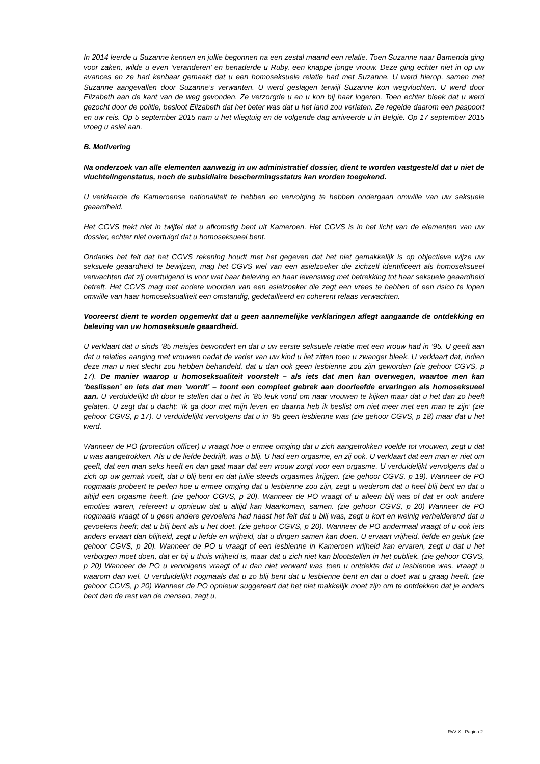In 2014 leerde u Suzanne kennen en jullie begonnen na een zestal maand een relatie. Toen Suzanne naar Bamenda ging voor zaken, wilde u even ‘veranderen’ en benaderde u Ruby, een knappe jonge vrouw. Deze ging echter niet in op uw avances en ze had kenbaar gemaakt dat u een homoseksuele relatie had met Suzanne. U werd hierop, samen met Suzanne aangevallen door Suzanne’s verwanten. U werd geslagen terwijl Suzanne kon wegvluchten. U werd door Elizabeth aan de kant van de weg gevonden. Ze verzorgde u en u kon bij haar logeren. Toen echter bleek dat u werd gezocht door de politie, besloot Elizabeth dat het beter was dat u het land zou verlaten. Ze regelde daarom een paspoort en uw reis. Op 5 september 2015 nam u het vliegtuig en de volgende dag arriveerde u in België. Op 17 september 2015 vroeg u asiel aan.
B. Motivering
Na onderzoek van alle elementen aanwezig in uw administratief dossier, dient te worden vastgesteld dat u niet de vluchtelingenstatus, noch de subsidiaire beschermingsstatus kan worden toegekend.
U verklaarde de Kameroense nationaliteit te hebben en vervolging te hebben ondergaan omwille van uw seksuele geaardheid.
Het CGVS trekt niet in twijfel dat u afkomstig bent uit Kameroen. Het CGVS is in het licht van de elementen van uw dossier, echter niet overtuigd dat u homoseksueel bent.
Ondanks het feit dat het CGVS rekening houdt met het gegeven dat het niet gemakkelijk is op objectieve wijze uw seksuele geaardheid te bewijzen, mag het CGVS wel van een asielzoeker die zichzelf identificeert als homoseksueel verwachten dat zij overtuigend is voor wat haar beleving en haar levensweg met betrekking tot haar seksuele geaardheid betreft. Het CGVS mag met andere woorden van een asielzoeker die zegt een vrees te hebben of een risico te lopen omwille van haar homoseksualiteit een omstandig, gedetailleerd en coherent relaas verwachten.
Vooreerst dient te worden opgemerkt dat u geen aannemelijke verklaringen aflegt aangaande de ontdekking en beleving van uw homoseksuele geaardheid.
U verklaart dat u sinds ’85 meisjes bewondert en dat u uw eerste seksuele relatie met een vrouw had in ’95. U geeft aan dat u relaties aanging met vrouwen nadat de vader van uw kind u liet zitten toen u zwanger bleek. U verklaart dat, indien deze man u niet slecht zou hebben behandeld, dat u dan ook geen lesbienne zou zijn geworden (zie gehoor CGVS, p 17). De manier waarop u homoseksualiteit voorstelt – als iets dat men kan overwegen, waartoe men kan ‘beslissen’ en iets dat men ‘wordt’ – toont een compleet gebrek aan doorleefde ervaringen als homoseksueel aan. U verduidelijkt dit door te stellen dat u het in ’85 leuk vond om naar vrouwen te kijken maar dat u het dan zo heeft gelaten. U zegt dat u dacht: ‘Ik ga door met mijn leven en daarna heb ik beslist om niet meer met een man te zijn’ (zie gehoor CGVS, p 17). U verduidelijkt vervolgens dat u in ’85 geen lesbienne was (zie gehoor CGVS, p 18) maar dat u het werd.
Wanneer de PO (protection officer) u vraagt hoe u ermee omging dat u zich aangetrokken voelde tot vrouwen, zegt u dat u was aangetrokken. Als u de liefde bedrijft, was u blij. U had een orgasme, en zij ook. U verklaart dat een man er niet om geeft, dat een man seks heeft en dan gaat maar dat een vrouw zorgt voor een orgasme. U verduidelijkt vervolgens dat u zich op uw gemak voelt, dat u blij bent en dat jullie steeds orgasmes krijgen. (zie gehoor CGVS, p 19). Wanneer de PO nogmaals probeert te peilen hoe u ermee omging dat u lesbienne zou zijn, zegt u wederom dat u heel blij bent en dat u altijd een orgasme heeft. (zie gehoor CGVS, p 20). Wanneer de PO vraagt of u alleen blij was of dat er ook andere emoties waren, refereert u opnieuw dat u altijd kan klaarkomen, samen. (zie gehoor CGVS, p 20) Wanneer de PO nogmaals vraagt of u geen andere gevoelens had naast het feit dat u blij was, zegt u kort en weinig verhelderend dat u gevoelens heeft; dat u blij bent als u het doet. (zie gehoor CGVS, p 20). Wanneer de PO andermaal vraagt of u ook iets anders ervaart dan blijheid, zegt u liefde en vrijheid, dat u dingen samen kan doen. U ervaart vrijheid, liefde en geluk (zie gehoor CGVS, p 20). Wanneer de PO u vraagt of een lesbienne in Kameroen vrijheid kan ervaren, zegt u dat u het verborgen moet doen, dat er bij u thuis vrijheid is, maar dat u zich niet kan blootstellen in het publiek. (zie gehoor CGVS, p 20) Wanneer de PO u vervolgens vraagt of u dan niet verward was toen u ontdekte dat u lesbienne was, vraagt u waarom dan wel. U verduidelijkt nogmaals dat u zo blij bent dat u lesbienne bent en dat u doet wat u graag heeft. (zie gehoor CGVS, p 20) Wanneer de PO opnieuw suggereert dat het niet makkelijk moet zijn om te ontdekken dat je anders bent dan de rest van de mensen, zegt u,
RvV X - Pagina 2